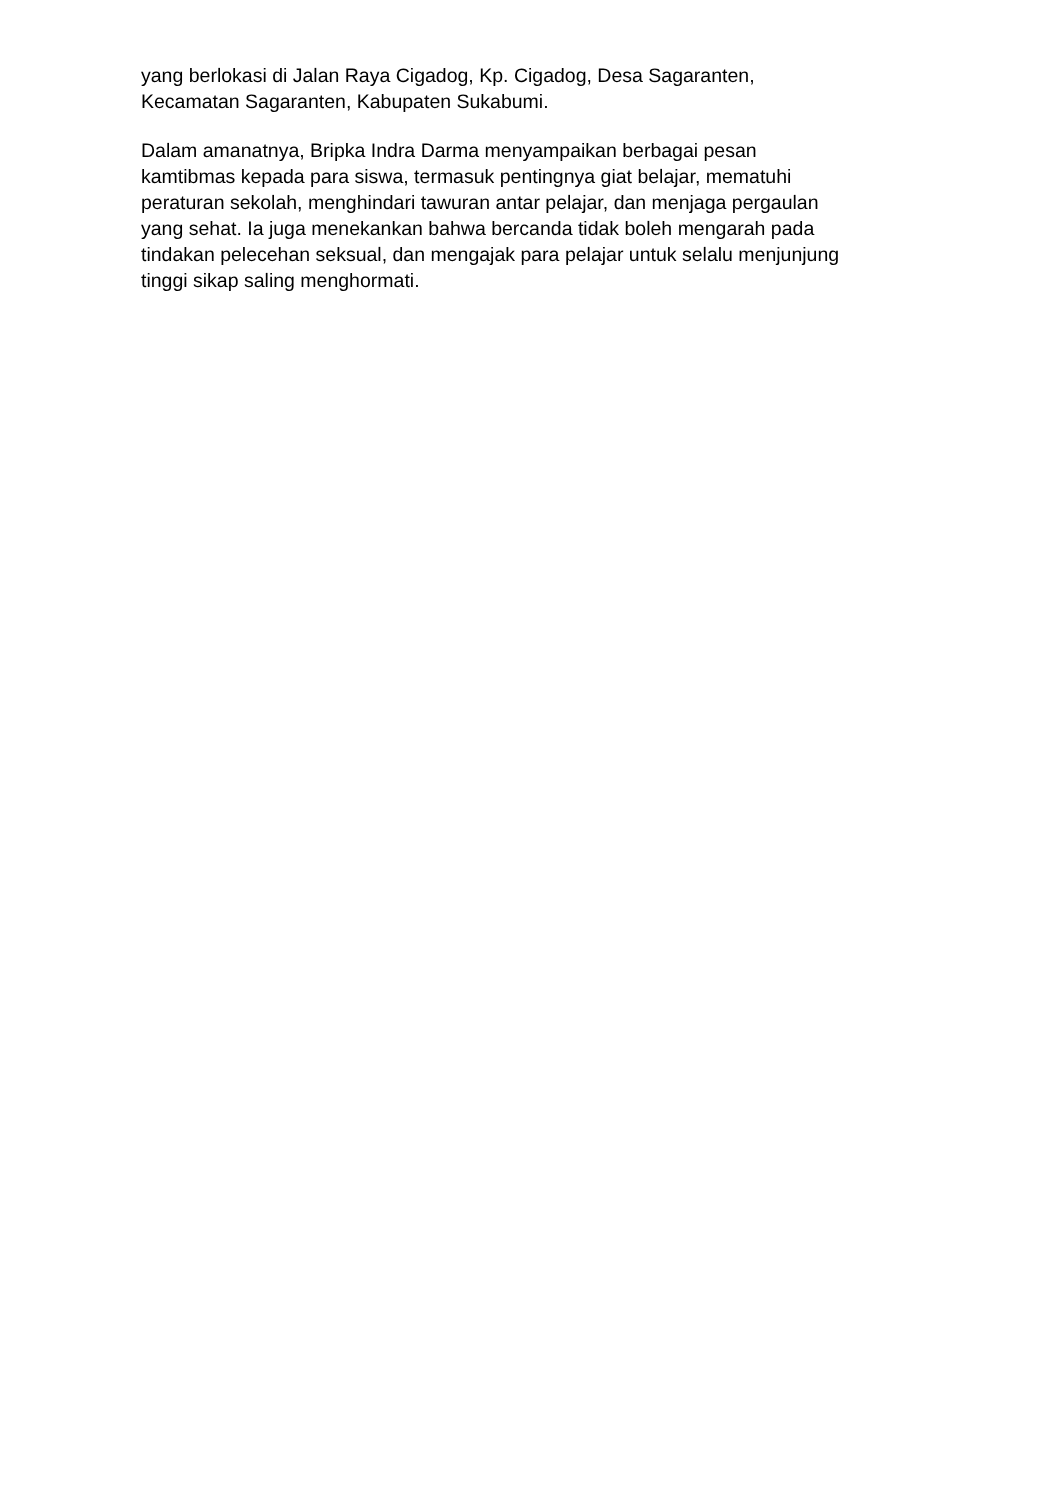yang berlokasi di Jalan Raya Cigadog, Kp. Cigadog, Desa Sagaranten,
Kecamatan Sagaranten, Kabupaten Sukabumi.
Dalam amanatnya, Bripka Indra Darma menyampaikan berbagai pesan
kamtibmas kepada para siswa, termasuk pentingnya giat belajar, mematuhi
peraturan sekolah, menghindari tawuran antar pelajar, dan menjaga pergaulan
yang sehat. Ia juga menekankan bahwa bercanda tidak boleh mengarah pada
tindakan pelecehan seksual, dan mengajak para pelajar untuk selalu menjunjung
tinggi sikap saling menghormati.